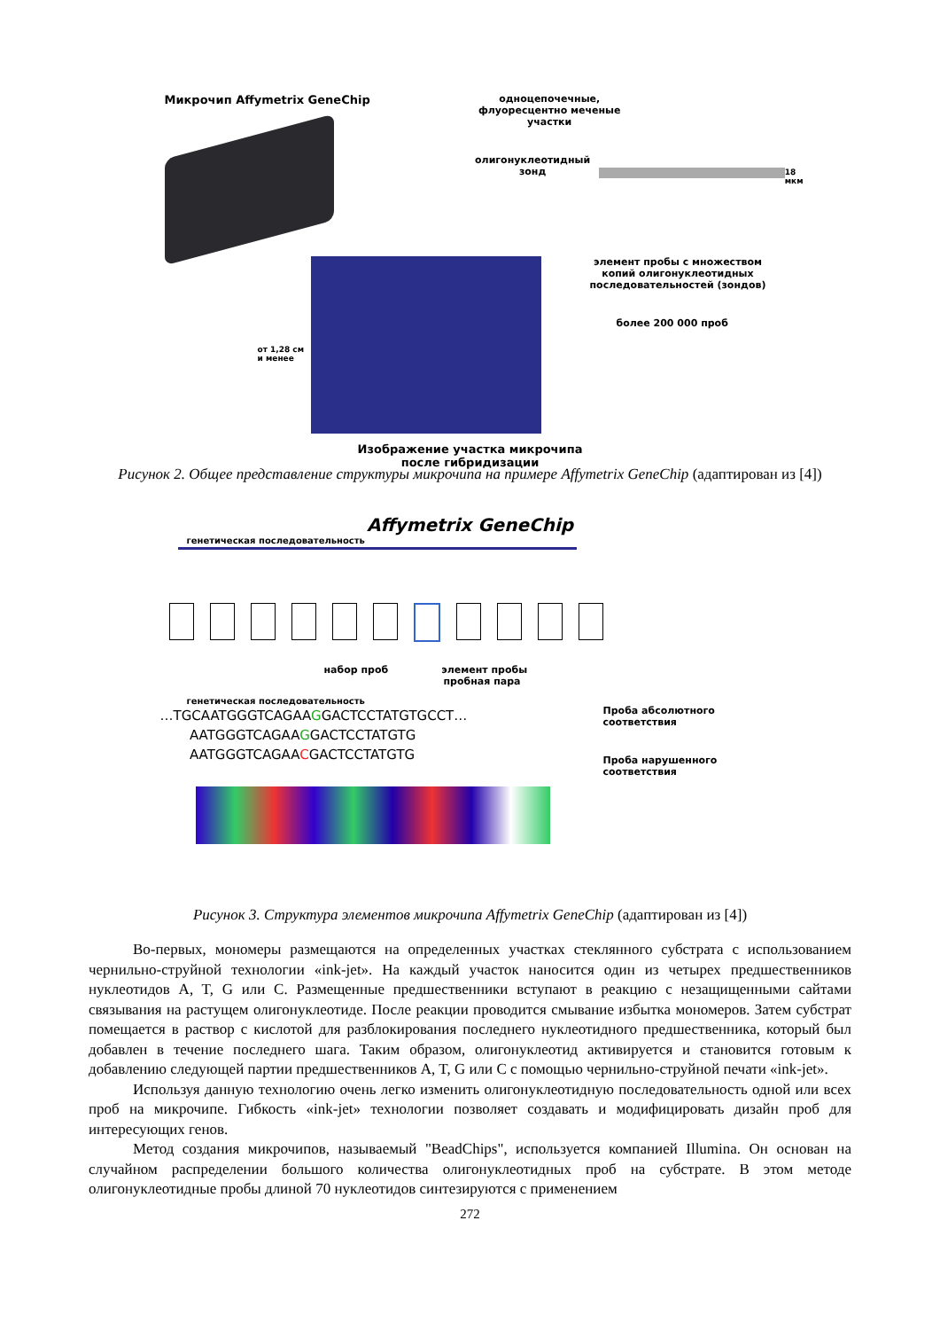Микрочип Affymetrix GeneChip
одноцепочечные,
флуоресцентно меченые
участки
олигонуклеотидный
зонд
18 мкм
от 1,28 см
и менее
элемент пробы с множеством
копий олигонуклеотидных
последовательностей (зондов)
более 200 000 проб
Изображение участка микрочипа
после гибридизации
Рисунок 2. Общее представление структуры микрочипа на примере Affymetrix GeneChip (адаптирован из [4])
Affymetrix GeneChip
генетическая последовательность
набор проб элемент пробы
пробная пара
генетическая последовательность
…TGCAATGGGTCAGAAGGACTCCTATGTGCCT…
AATGGGTCAGAAGGACTCCTATGTG
AATGGGTCAGAACGACTCCTATGTG
Проба абсолютного
соответствия
Проба нарушенного
соответствия
Рисунок 3. Структура элементов микрочипа Affymetrix GeneChip (адаптирован из [4])
Во-первых, мономеры размещаются на определенных участках стеклянного субстрата с использованием чернильно-струйной технологии «ink-jet». На каждый участок наносится один из четырех предшественников нуклеотидов A, T, G или C. Размещенные предшественники вступают в реакцию с незащищенными сайтами связывания на растущем олигонуклеотиде. После реакции проводится смывание избытка мономеров. Затем субстрат помещается в раствор с кислотой для разблокирования последнего нуклеотидного предшественника, который был добавлен в течение последнего шага. Таким образом, олигонуклеотид активируется и становится готовым к добавлению следующей партии предшественников A, T, G или C с помощью чернильно-струйной печати «ink-jet».
Используя данную технологию очень легко изменить олигонуклеотидную последовательность одной или всех проб на микрочипе. Гибкость «ink-jet» технологии позволяет создавать и модифицировать дизайн проб для интересующих генов.
Метод создания микрочипов, называемый "BeadChips", используется компанией Illumina. Он основан на случайном распределении большого количества олигонуклеотидных проб на субстрате. В этом методе олигонуклеотидные пробы длиной 70 нуклеотидов синтезируются с применением
272